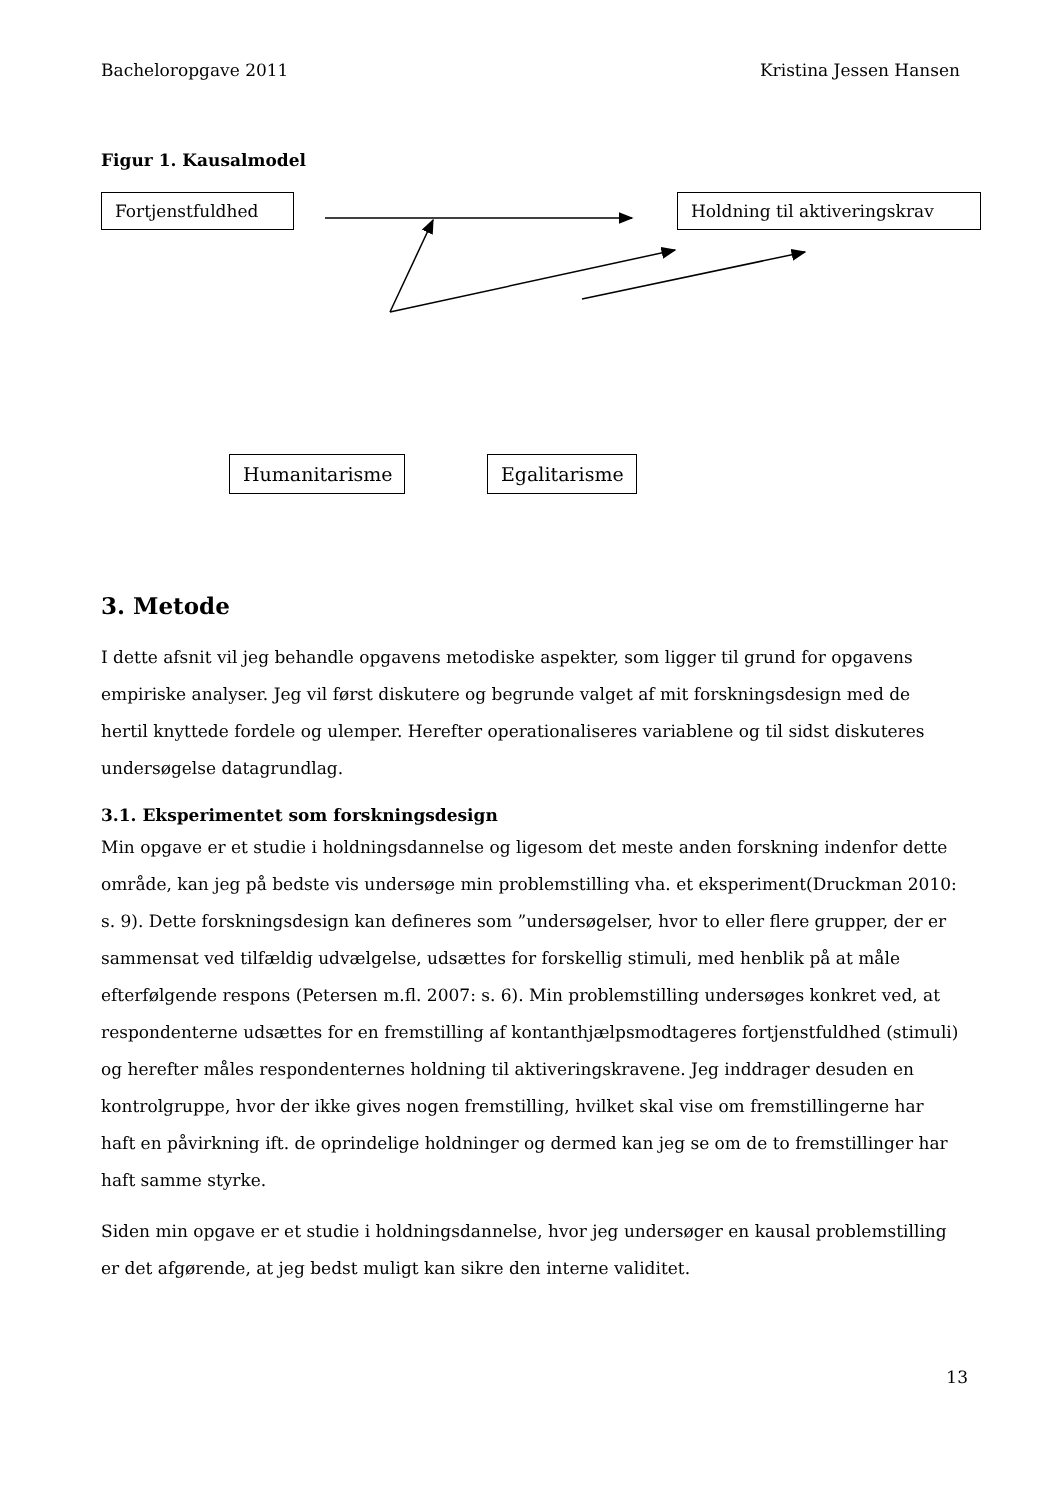Bacheloropgave 2011 Kristina Jessen Hansen
Figur 1. Kausalmodel
Fortjenstfuldhed
Holdning til aktiveringskrav
Humanitarisme
Egalitarisme
3. Metode
I dette afsnit vil jeg behandle opgavens metodiske aspekter, som ligger til grund for opgavens empiriske analyser. Jeg vil først diskutere og begrunde valget af mit forskningsdesign med de hertil knyttede fordele og ulemper. Herefter operationaliseres variablene og til sidst diskuteres undersøgelse datagrundlag.
3.1. Eksperimentet som forskningsdesign
Min opgave er et studie i holdningsdannelse og ligesom det meste anden forskning indenfor dette område, kan jeg på bedste vis undersøge min problemstilling vha. et eksperiment(Druckman 2010: s. 9). Dette forskningsdesign kan defineres som ”undersøgelser, hvor to eller flere grupper, der er sammensat ved tilfældig udvælgelse, udsættes for forskellig stimuli, med henblik på at måle efterfølgende respons (Petersen m.fl. 2007: s. 6). Min problemstilling undersøges konkret ved, at respondenterne udsættes for en fremstilling af kontanthjælpsmodtageres fortjenstfuldhed (stimuli) og herefter måles respondenternes holdning til aktiveringskravene. Jeg inddrager desuden en kontrolgruppe, hvor der ikke gives nogen fremstilling, hvilket skal vise om fremstillingerne har haft en påvirkning ift. de oprindelige holdninger og dermed kan jeg se om de to fremstillinger har haft samme styrke.
Siden min opgave er et studie i holdningsdannelse, hvor jeg undersøger en kausal problemstilling er det afgørende, at jeg bedst muligt kan sikre den interne validitet.
13